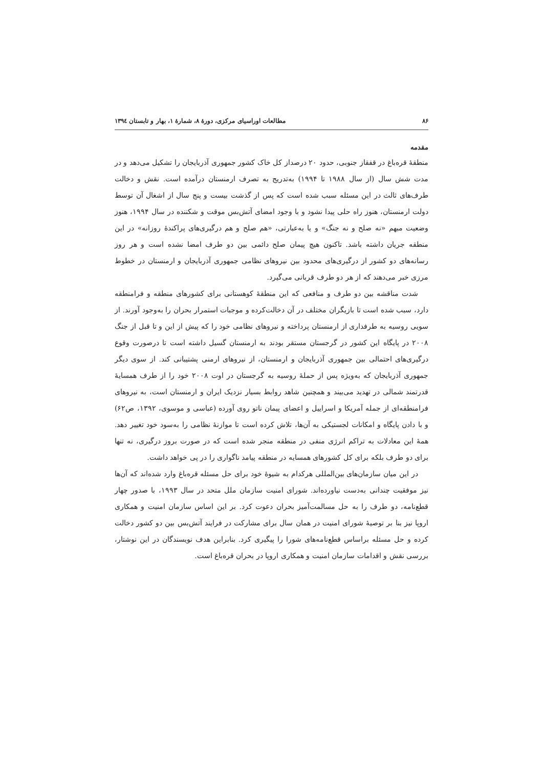۸۶ مطالعات اوراسیای مرکزی، دورهٔ ۸، شمارهٔ ۱، بهار و تابستان ۱۳۹٤
مقدمه
منطقهٔ قره‌باغ در قفقاز جنوبی، حدود ۲۰ درصداز کل خاک کشور جمهوری آذربایجان را تشکیل می‌دهد و در مدت شش سال (از سال ۱۹۸۸ تا ۱۹۹۴) به‌تدریج به تصرف ارمنستان درآمده است. نقش و دخالت طرف‌های ثالث در این مسئله سبب شده است که پس از گذشت بیست و پنج سال از اشغال آن توسط دولت ارمنستان، هنوز راه حلی پیدا نشود و با وجود امضای آتش‌بس موقت و شکننده در سال ۱۹۹۴، هنوز وضعیت مبهم «نه صلح و نه جنگ» و یا به‌عبارتی، «هم صلح و هم درگیری‌های پراکندهٔ روزانه» در این منطقه جریان داشته باشد. تاکنون هیچ پیمان صلح دائمی بین دو طرف امضا نشده است و هر روز رسانه‌های دو کشور از درگیری‌های محدود بین نیروهای نظامی جمهوری آذربایجان و ارمنستان در خطوط مرزی خبر می‌دهند که از هر دو طرف قربانی می‌گیرد.
شدت مناقشه بین دو طرف و منافعی که این منطقهٔ کوهستانی برای کشورهای منطقه و فرامنطقه دارد، سبب شده است تا بازیگران مختلف در آن دخالت‌کرده و موجبات استمرار بحران را به‌وجود آورند. از سویی روسیه به طرفداری از ارمنستان پرداخته و نیروهای نظامی خود را که پیش از این و تا قبل از جنگ ۲۰۰۸ در پایگاه این کشور در گرجستان مستقر بودند به ارمنستان گسیل داشته است تا درصورت وقوع درگیری‌های احتمالی بین جمهوری آذربایجان و ارمنستان، از نیروهای ارمنی پشتیبانی کند. از سوی دیگر جمهوری آذربایجان که به‌ویژه پس از حملهٔ روسیه به گرجستان در اوت ۲۰۰۸ خود را از طرف همسایهٔ قدرتمند شمالی در تهدید می‌بیند و همچنین شاهد روابط بسیار نزدیک ایران و ارمنستان است، به نیروهای فرامنطقه‌ای از جمله آمریکا و اسراییل و اعضای پیمان ناتو روی آورده (عباسی و موسوی، ۱۳۹۲، ص۶۲) و با دادن پایگاه و امکانات لجستیکی به آن‌ها، تلاش کرده است تا موازنهٔ نظامی را به‌سود خود تغییر دهد. همهٔ این معادلات به تراکم انرژی منفی در منطقه منجر شده است که در صورت بروز درگیری، نه تنها برای دو طرف بلکه برای کل کشورهای همسایه در منطقه پیامد ناگواری را در پی خواهد داشت.
در این میان سازمان‌های بین‌المللی هرکدام به شیوهٔ خود برای حل مسئله قره‌باغ وارد شده‌اند که آن‌ها نیز موفقیت چندانی به‌دست نیاورده‌اند. شورای امنیت سازمان ملل متحد در سال ۱۹۹۳، با صدور چهار قطع‌نامه، دو طرف را به حل مسالمت‌آمیز بحران دعوت کرد. بر این اساس سازمان امنیت و همکاری اروپا نیز بنا بر توصیهٔ شورای امنیت در همان سال برای مشارکت در فرایند آتش‌بس بین دو کشور دخالت کرده و حل مسئله براساس قطع‌نامه‌های شورا را پیگیری کرد. بنابراین هدف نویسندگان در این نوشتار، بررسی نقش و اقدامات سازمان امنیت و همکاری اروپا در بحران قره‌باغ است.